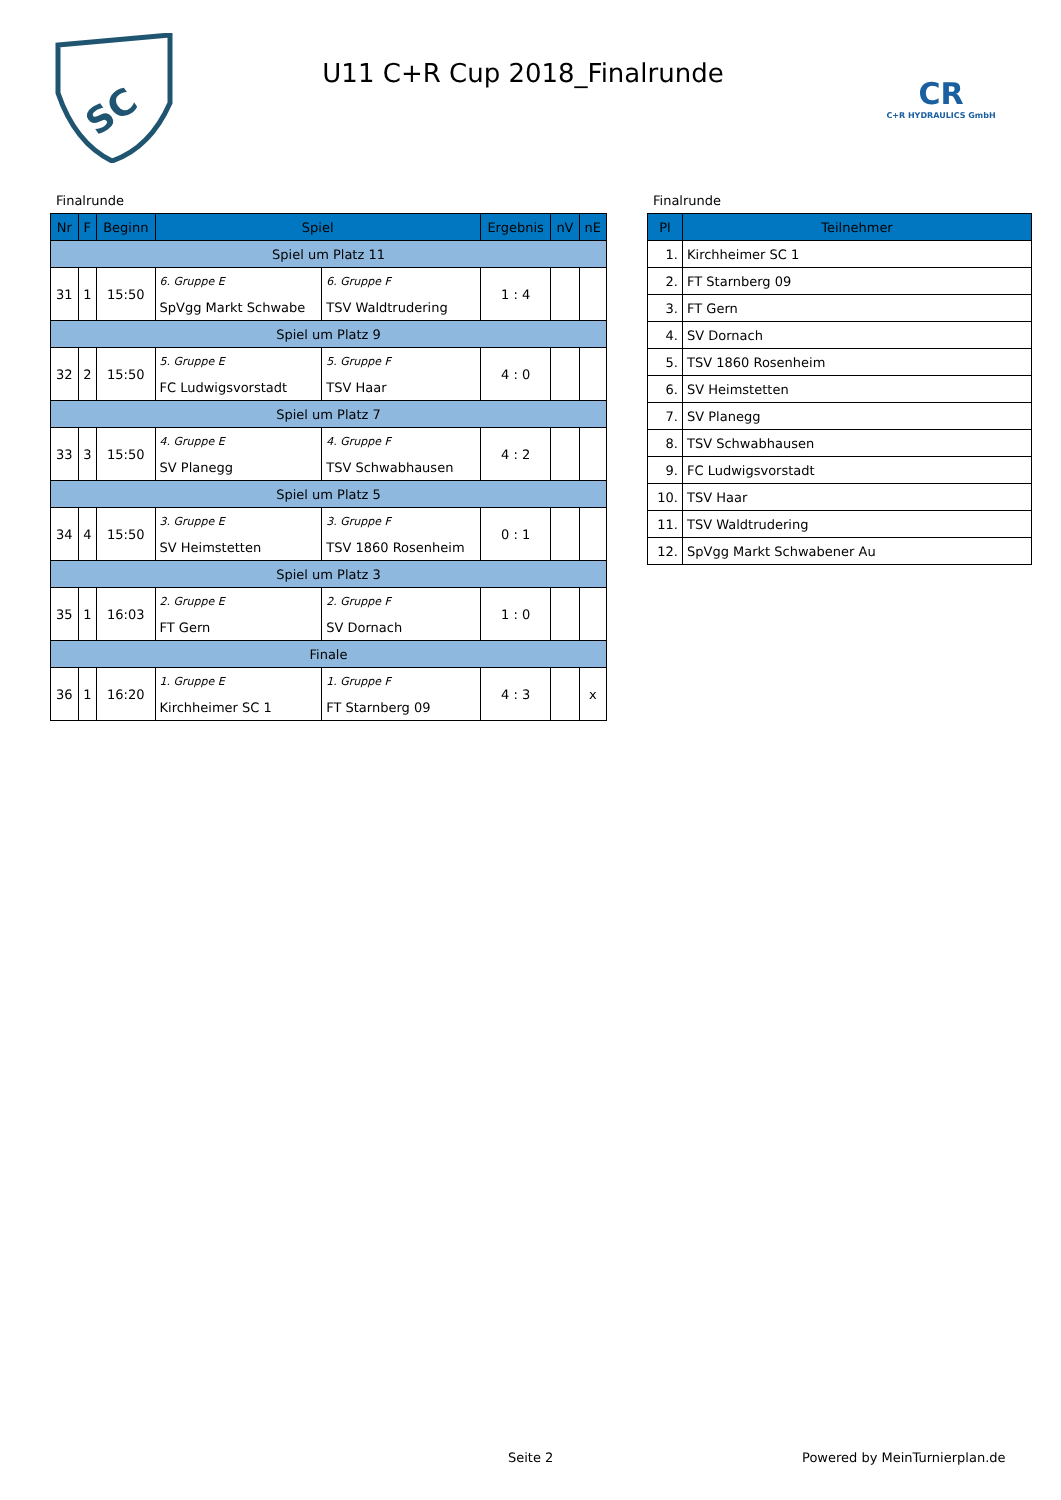SC
U11 C+R Cup 2018_Finalrunde
CR
C+R HYDRAULICS GmbH
Finalrunde
| Nr | F | Beginn | Spiel | | Ergebnis | nV | nE |
| --- | --- | --- | --- | --- | --- | --- | --- |
| Spiel um Platz 11 | | | | | | | |
| 31 | 1 | 15:50 | 6. Gruppe E | 6. Gruppe F | 1 : 4 | | |
| | | | SpVgg Markt Schwabe | TSV Waldtrudering | | | |
| Spiel um Platz 9 | | | | | | | |
| 32 | 2 | 15:50 | 5. Gruppe E | 5. Gruppe F | 4 : 0 | | |
| | | | FC Ludwigsvorstadt | TSV Haar | | | |
| Spiel um Platz 7 | | | | | | | |
| 33 | 3 | 15:50 | 4. Gruppe E | 4. Gruppe F | 4 : 2 | | |
| | | | SV Planegg | TSV Schwabhausen | | | |
| Spiel um Platz 5 | | | | | | | |
| 34 | 4 | 15:50 | 3. Gruppe E | 3. Gruppe F | 0 : 1 | | |
| | | | SV Heimstetten | TSV 1860 Rosenheim | | | |
| Spiel um Platz 3 | | | | | | | |
| 35 | 1 | 16:03 | 2. Gruppe E | 2. Gruppe F | 1 : 0 | | |
| | | | FT Gern | SV Dornach | | | |
| Finale | | | | | | | |
| 36 | 1 | 16:20 | 1. Gruppe E | 1. Gruppe F | 4 : 3 | | x |
| | | | Kirchheimer SC 1 | FT Starnberg 09 | | | |
Finalrunde
| Pl | Teilnehmer |
| --- | --- |
| 1. | Kirchheimer SC 1 |
| 2. | FT Starnberg 09 |
| 3. | FT Gern |
| 4. | SV Dornach |
| 5. | TSV 1860 Rosenheim |
| 6. | SV Heimstetten |
| 7. | SV Planegg |
| 8. | TSV Schwabhausen |
| 9. | FC Ludwigsvorstadt |
| 10. | TSV Haar |
| 11. | TSV Waldtrudering |
| 12. | SpVgg Markt Schwabener Au |
Seite 2 Powered by MeinTurnierplan.de